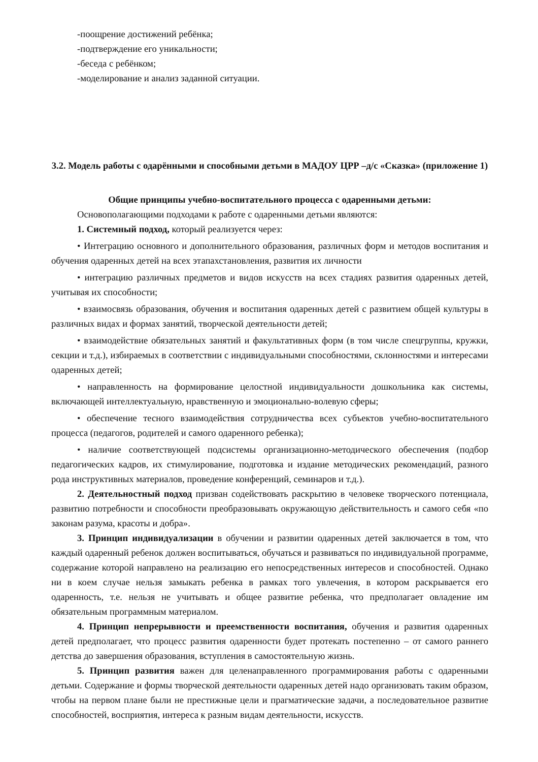-поощрение достижений ребёнка;
-подтверждение его уникальности;
-беседа с ребёнком;
-моделирование и анализ заданной ситуации.
3.2. Модель работы с одарёнными и способными детьми в МАДОУ ЦРР –д/с «Сказка» (приложение 1)
Общие принципы учебно-воспитательного процесса с одаренными детьми:
Основополагающими подходами к работе с одаренными детьми являются:
1. Системный подход, который реализуется через:
• Интеграцию основного и дополнительного образования, различных форм и методов воспитания и обучения одаренных детей на всех этапахстановления, развития их личности
• интеграцию различных предметов и видов искусств на всех стадиях развития одаренных детей, учитывая их способности;
• взаимосвязь образования, обучения и воспитания одаренных детей с развитием общей культуры в различных видах и формах занятий, творческой деятельности детей;
• взаимодействие обязательных занятий и факультативных форм (в том числе спецгруппы, кружки, секции и т.д.), избираемых в соответствии с индивидуальными способностями, склонностями и интересами одаренных детей;
• направленность на формирование целостной индивидуальности дошкольника как системы, включающей интеллектуальную, нравственную и эмоционально-волевую сферы;
• обеспечение тесного взаимодействия сотрудничества всех субъектов учебно-воспитательного процесса (педагогов, родителей и самого одаренного ребенка);
• наличие соответствующей подсистемы организационно-методического обеспечения (подбор педагогических кадров, их стимулирование, подготовка и издание методических рекомендаций, разного рода инструктивных материалов, проведение конференций, семинаров и т.д.).
2. Деятельностный подход призван содействовать раскрытию в человеке творческого потенциала, развитию потребности и способности преобразовывать окружающую действительность и самого себя «по законам разума, красоты и добра».
3. Принцип индивидуализации в обучении и развитии одаренных детей заключается в том, что каждый одаренный ребенок должен воспитываться, обучаться и развиваться по индивидуальной программе, содержание которой направлено на реализацию его непосредственных интересов и способностей. Однако ни в коем случае нельзя замыкать ребенка в рамках того увлечения, в котором раскрывается его одаренность, т.е. нельзя не учитывать и общее развитие ребенка, что предполагает овладение им обязательным программным материалом.
4. Принцип непрерывности и преемственности воспитания, обучения и развития одаренных детей предполагает, что процесс развития одаренности будет протекать постепенно – от самого раннего детства до завершения образования, вступления в самостоятельную жизнь.
5. Принцип развития важен для целенаправленного программирования работы с одаренными детьми. Содержание и формы творческой деятельности одаренных детей надо организовать таким образом, чтобы на первом плане были не престижные цели и прагматические задачи, а последовательное развитие способностей, восприятия, интереса к разным видам деятельности, искусств.